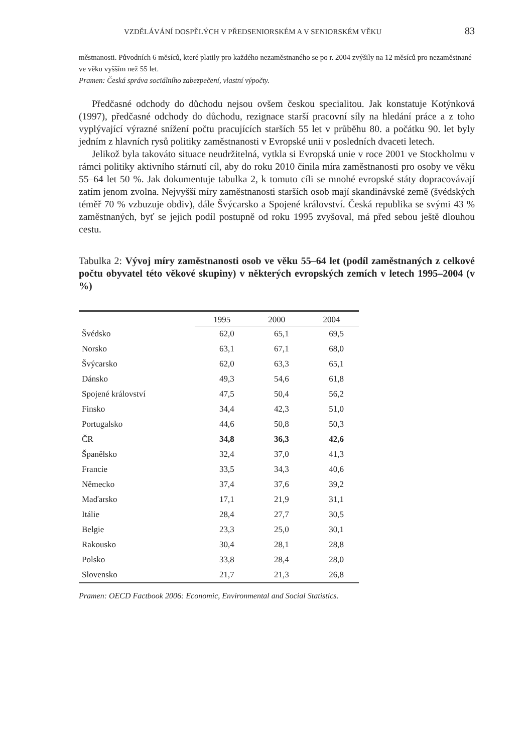VZDĚLÁVÁNÍ DOSPĚLÝCH V PŘEDSENIORSKÉM A V SENIORSKÉM VĚKU 83
městnanosti. Původních 6 měsíců, které platily pro každého nezaměstnaného se po r. 2004 zvýšily na 12 měsíců pro nezaměstnané ve věku vyšším než 55 let.
Pramen: Česká správa sociálního zabezpečení, vlastní výpočty.
Předčasné odchody do důchodu nejsou ovšem českou specialitou. Jak konstatuje Kotýnková (1997), předčasné odchody do důchodu, rezignace starší pracovní síly na hledání práce a z toho vyplývající výrazné snížení počtu pracujících starších 55 let v průběhu 80. a počátku 90. let byly jedním z hlavních rysů politiky zaměstnanosti v Evropské unii v posledních dvaceti letech.
Jelikož byla takováto situace neudržitelná, vytkla si Evropská unie v roce 2001 ve Stockholmu v rámci politiky aktivního stárnutí cíl, aby do roku 2010 činila míra zaměstnanosti pro osoby ve věku 55–64 let 50 %. Jak dokumentuje tabulka 2, k tomuto cíli se mnohé evropské státy dopracovávají zatím jenom zvolna. Nejvyšší míry zaměstnanosti starších osob mají skandinávské země (švédských téměř 70 % vzbuzuje obdiv), dále Švýcarsko a Spojené království. Česká republika se svými 43 % zaměstnaných, byť se jejich podíl postupně od roku 1995 zvyšoval, má před sebou ještě dlouhou cestu.
Tabulka 2: Vývoj míry zaměstnanosti osob ve věku 55–64 let (podíl zaměstnaných z celkové počtu obyvatel této věkové skupiny) v některých evropských zemích v letech 1995–2004 (v %)
| | 1995 | 2000 | 2004 |
| --- | --- | --- | --- |
| Švédsko | 62,0 | 65,1 | 69,5 |
| Norsko | 63,1 | 67,1 | 68,0 |
| Švýcarsko | 62,0 | 63,3 | 65,1 |
| Dánsko | 49,3 | 54,6 | 61,8 |
| Spojené království | 47,5 | 50,4 | 56,2 |
| Finsko | 34,4 | 42,3 | 51,0 |
| Portugalsko | 44,6 | 50,8 | 50,3 |
| ČR | 34,8 | 36,3 | 42,6 |
| Španělsko | 32,4 | 37,0 | 41,3 |
| Francie | 33,5 | 34,3 | 40,6 |
| Německo | 37,4 | 37,6 | 39,2 |
| Maďarsko | 17,1 | 21,9 | 31,1 |
| Itálie | 28,4 | 27,7 | 30,5 |
| Belgie | 23,3 | 25,0 | 30,1 |
| Rakousko | 30,4 | 28,1 | 28,8 |
| Polsko | 33,8 | 28,4 | 28,0 |
| Slovensko | 21,7 | 21,3 | 26,8 |
Pramen: OECD Factbook 2006: Economic, Environmental and Social Statistics.